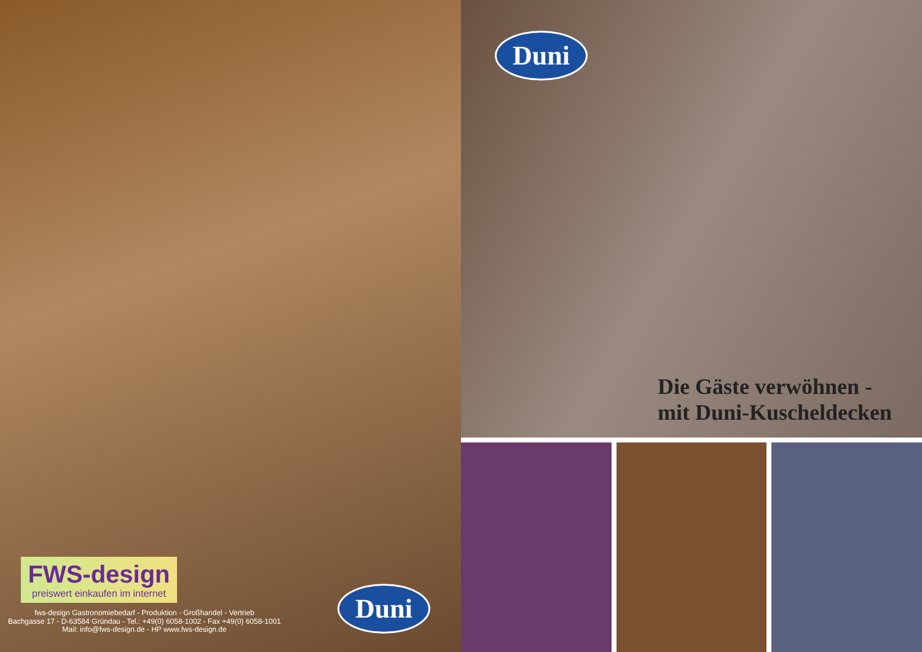FWS-design
preiswert einkaufen im internet
fws-design Gastronomiebedarf - Produktion - Großhandel - Vertrieb
Bachgasse 17 - D-63584 Gründau - Tel.: +49(0) 6058-1002 - Fax +49(0) 6058-1001
Mail: info@fws-design.de - HP www.fws-design.de
Duni
Duni
Die Gäste verwöhnen -
mit Duni-Kuscheldecken